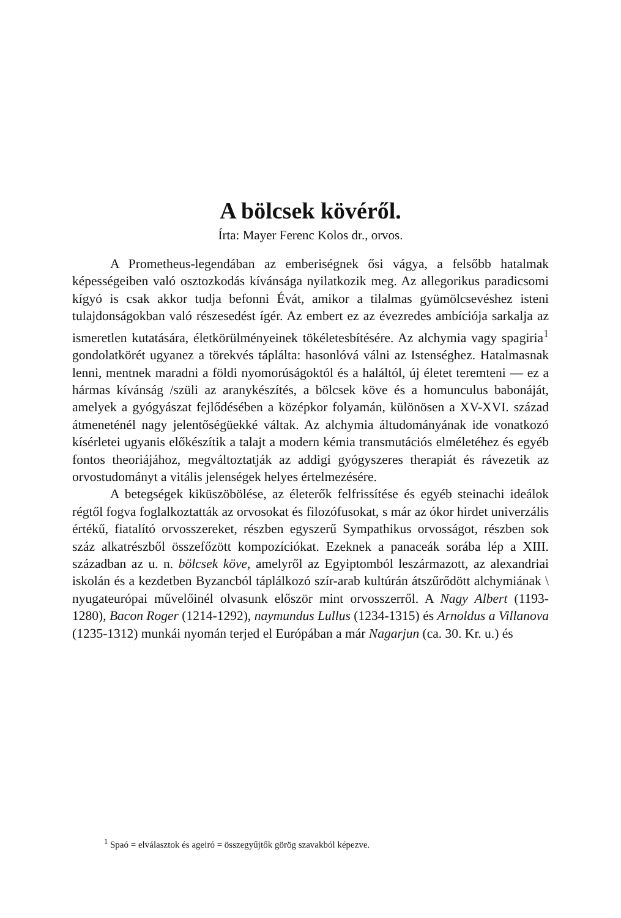A bölcsek kövéről.
Írta: Mayer Ferenc Kolos dr., orvos.
A Prometheus-legendában az emberiségnek ősi vágya, a fel­sőbb hatalmak képességeiben való osztozkodás kívánsága nyilatkozik meg. Az allegorikus paradicsomi kígyó is csak akkor tudja befonni Évát, amikor a tilalmas gyümölcsevéshez isteni tulajdonságokban való részesedést ígér. Az embert ez az évezredes ambíciója sarkalja az ismeretlen kutatására, életkörülményeinek tökéletesbítésére. Az alchymia vagy spagiria<sup>1</sup> gondolatkörét ugyanez a törekvés táplálta: hasonlóvá válni az Istenséghez. Hatalmasnak lenni, mentnek maradni a földi nyomorúságoktól és a haláltól, új életet teremteni — ez a hármas kívánság /szüli az aranykészítés, a bölcsek köve és a homunculus babonáját, amelyek a gyógyászat fejlődésében a közép­kor folyamán, különösen a XV-XVI. század átmeneténél nagy jelentőségüekké váltak. Az alchymia áltudományának ide vonatkozó kísérletei ugyanis előkészítik a talajt a modern kémia transmutációs elméletéhez és egyéb fontos theoriájához, megváltoztatják az addigi gyógyszeres therapiát és rávezetik az orvostudományt a vitális jelenségek helyes értelmezésére.
A betegségek kiküszöbölése, az életerők felfrissítése és egyéb steinachi ideálok régtől fogva foglalkoztatták az orvosokat és filozó­fusokat, s már az ókor hirdet univerzális értékű, fiatalító orvos­szereket, részben egyszerű Sympathikus orvosságot, részben sok száz alkatrészből összefőzött kompozíciókat. Ezeknek a panaceák sorába lép a XIII. században az u. n. bölcsek köve, amelyről az Egyiptomból leszármazott, az alexandriai iskolán és a kezdetben Byzancból táplálkozó szír-arab kultúrán átszűrődött alchymiának \ nyugateurópai művelőinél olvasunk először mint orvosszerről. A Nagy Albert (1193-1280), Bacon Roger (1214-1292), naymundus Lullus (1234-1315) és Arnoldus a Villanova (1235-1312) munkái nyomán terjed el Európában a már Nagarjun (ca. 30. Kr. u.) és
<sup>1</sup> Spaó = elválasztok és ageiró = összegyűjtők görög szavakból képezve.